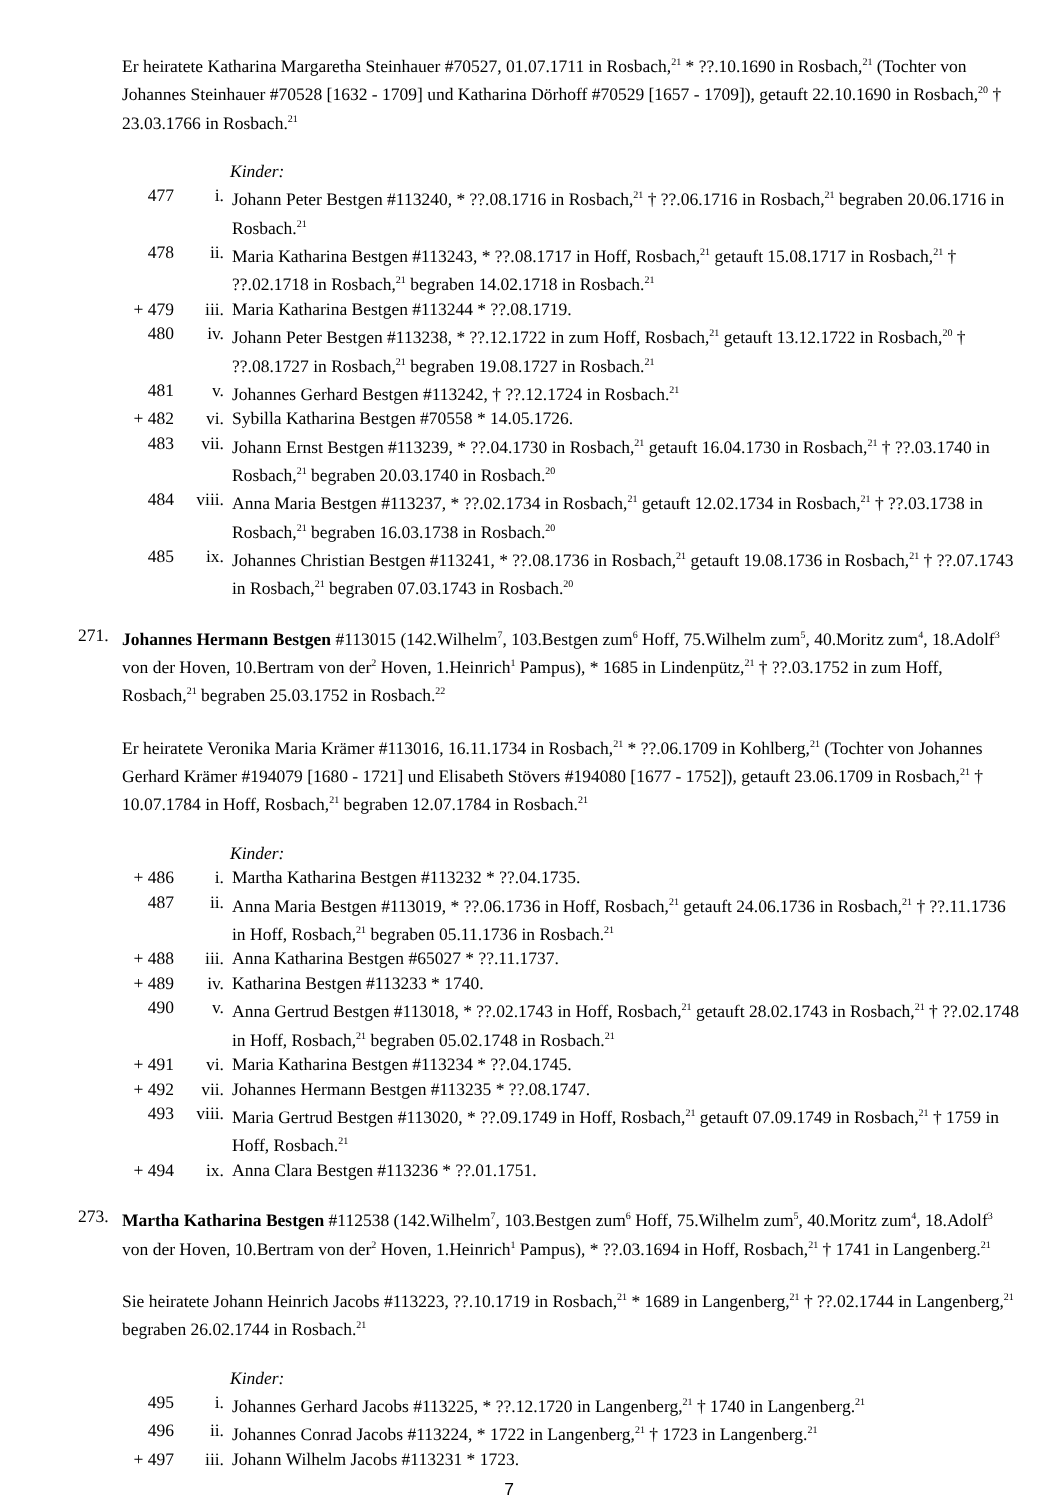Er heiratete Katharina Margaretha Steinhauer #70527, 01.07.1711 in Rosbach,<sup>21</sup> * ??.10.1690 in Rosbach,<sup>21</sup> (Tochter von Johannes Steinhauer #70528 [1632 - 1709] und Katharina Dörhoff #70529 [1657 - 1709]), getauft 22.10.1690 in Rosbach,<sup>20</sup> † 23.03.1766 in Rosbach.<sup>21</sup>
Kinder:
477 i. Johann Peter Bestgen #113240, * ??.08.1716 in Rosbach,<sup>21</sup> † ??.06.1716 in Rosbach,<sup>21</sup> begraben 20.06.1716 in Rosbach.<sup>21</sup>
478 ii. Maria Katharina Bestgen #113243, * ??.08.1717 in Hoff, Rosbach,<sup>21</sup> getauft 15.08.1717 in Rosbach,<sup>21</sup> † ??.02.1718 in Rosbach,<sup>21</sup> begraben 14.02.1718 in Rosbach.<sup>21</sup>
+ 479 iii. Maria Katharina Bestgen #113244 * ??.08.1719.
480 iv. Johann Peter Bestgen #113238, * ??.12.1722 in zum Hoff, Rosbach,<sup>21</sup> getauft 13.12.1722 in Rosbach,<sup>20</sup> † ??.08.1727 in Rosbach,<sup>21</sup> begraben 19.08.1727 in Rosbach.<sup>21</sup>
481 v. Johannes Gerhard Bestgen #113242, † ??.12.1724 in Rosbach.<sup>21</sup>
+ 482 vi. Sybilla Katharina Bestgen #70558 * 14.05.1726.
483 vii. Johann Ernst Bestgen #113239, * ??.04.1730 in Rosbach,<sup>21</sup> getauft 16.04.1730 in Rosbach,<sup>21</sup> † ??.03.1740 in Rosbach,<sup>21</sup> begraben 20.03.1740 in Rosbach.<sup>20</sup>
484 viii. Anna Maria Bestgen #113237, * ??.02.1734 in Rosbach,<sup>21</sup> getauft 12.02.1734 in Rosbach,<sup>21</sup> † ??.03.1738 in Rosbach,<sup>21</sup> begraben 16.03.1738 in Rosbach.<sup>20</sup>
485 ix. Johannes Christian Bestgen #113241, * ??.08.1736 in Rosbach,<sup>21</sup> getauft 19.08.1736 in Rosbach,<sup>21</sup> † ??.07.1743 in Rosbach,<sup>21</sup> begraben 07.03.1743 in Rosbach.<sup>20</sup>
271. Johannes Hermann Bestgen #113015 (142.Wilhelm<sup>7</sup>, 103.Bestgen zum<sup>6</sup> Hoff, 75.Wilhelm zum<sup>5</sup>, 40.Moritz zum<sup>4</sup>, 18.Adolf<sup>3</sup> von der Hoven, 10.Bertram von der<sup>2</sup> Hoven, 1.Heinrich<sup>1</sup> Pampus), * 1685 in Lindenpütz,<sup>21</sup> † ??.03.1752 in zum Hoff, Rosbach,<sup>21</sup> begraben 25.03.1752 in Rosbach.<sup>22</sup>
Er heiratete Veronika Maria Krämer #113016, 16.11.1734 in Rosbach,<sup>21</sup> * ??.06.1709 in Kohlberg,<sup>21</sup> (Tochter von Johannes Gerhard Krämer #194079 [1680 - 1721] und Elisabeth Stövers #194080 [1677 - 1752]), getauft 23.06.1709 in Rosbach,<sup>21</sup> † 10.07.1784 in Hoff, Rosbach,<sup>21</sup> begraben 12.07.1784 in Rosbach.<sup>21</sup>
Kinder:
+ 486 i. Martha Katharina Bestgen #113232 * ??.04.1735.
487 ii. Anna Maria Bestgen #113019, * ??.06.1736 in Hoff, Rosbach,<sup>21</sup> getauft 24.06.1736 in Rosbach,<sup>21</sup> † ??.11.1736 in Hoff, Rosbach,<sup>21</sup> begraben 05.11.1736 in Rosbach.<sup>21</sup>
+ 488 iii. Anna Katharina Bestgen #65027 * ??.11.1737.
+ 489 iv. Katharina Bestgen #113233 * 1740.
490 v. Anna Gertrud Bestgen #113018, * ??.02.1743 in Hoff, Rosbach,<sup>21</sup> getauft 28.02.1743 in Rosbach,<sup>21</sup> † ??.02.1748 in Hoff, Rosbach,<sup>21</sup> begraben 05.02.1748 in Rosbach.<sup>21</sup>
+ 491 vi. Maria Katharina Bestgen #113234 * ??.04.1745.
+ 492 vii. Johannes Hermann Bestgen #113235 * ??.08.1747.
493 viii. Maria Gertrud Bestgen #113020, * ??.09.1749 in Hoff, Rosbach,<sup>21</sup> getauft 07.09.1749 in Rosbach,<sup>21</sup> † 1759 in Hoff, Rosbach.<sup>21</sup>
+ 494 ix. Anna Clara Bestgen #113236 * ??.01.1751.
273. Martha Katharina Bestgen #112538 (142.Wilhelm<sup>7</sup>, 103.Bestgen zum<sup>6</sup> Hoff, 75.Wilhelm zum<sup>5</sup>, 40.Moritz zum<sup>4</sup>, 18.Adolf<sup>3</sup> von der Hoven, 10.Bertram von der<sup>2</sup> Hoven, 1.Heinrich<sup>1</sup> Pampus), * ??.03.1694 in Hoff, Rosbach,<sup>21</sup> † 1741 in Langenberg.<sup>21</sup>
Sie heiratete Johann Heinrich Jacobs #113223, ??.10.1719 in Rosbach,<sup>21</sup> * 1689 in Langenberg,<sup>21</sup> † ??.02.1744 in Langenberg,<sup>21</sup> begraben 26.02.1744 in Rosbach.<sup>21</sup>
Kinder:
495 i. Johannes Gerhard Jacobs #113225, * ??.12.1720 in Langenberg,<sup>21</sup> † 1740 in Langenberg.<sup>21</sup>
496 ii. Johannes Conrad Jacobs #113224, * 1722 in Langenberg,<sup>21</sup> † 1723 in Langenberg.<sup>21</sup>
+ 497 iii. Johann Wilhelm Jacobs #113231 * 1723.
7